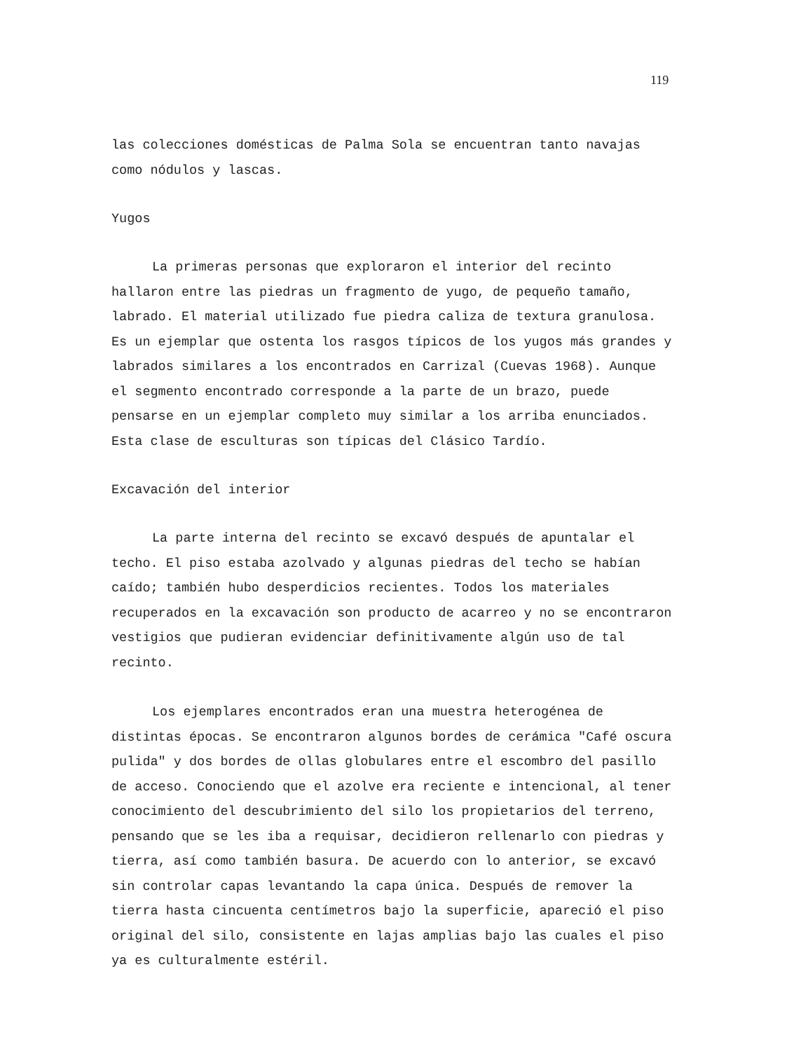119
las colecciones domésticas de Palma Sola se encuentran tanto navajas como nódulos y lascas.
Yugos
La primeras personas que exploraron el interior del recinto hallaron entre las piedras un fragmento de yugo, de pequeño tamaño, labrado. El material utilizado fue piedra caliza de textura granulosa. Es un ejemplar que ostenta los rasgos típicos de los yugos más grandes y labrados similares a los encontrados en Carrizal (Cuevas 1968). Aunque el segmento encontrado corresponde a la parte de un brazo, puede pensarse en un ejemplar completo muy similar a los arriba enunciados. Esta clase de esculturas son típicas del Clásico Tardío.
Excavación del interior
La parte interna del recinto se excavó después de apuntalar el techo. El piso estaba azolvado y algunas piedras del techo se habían caído; también hubo desperdicios recientes. Todos los materiales recuperados en la excavación son producto de acarreo y no se encontraron vestigios que pudieran evidenciar definitivamente algún uso de tal recinto.
Los ejemplares encontrados eran una muestra heterogénea de distintas épocas. Se encontraron algunos bordes de cerámica "Café oscura pulida" y dos bordes de ollas globulares entre el escombro del pasillo de acceso. Conociendo que el azolve era reciente e intencional, al tener conocimiento del descubrimiento del silo los propietarios del terreno, pensando que se les iba a requisar, decidieron rellenarlo con piedras y tierra, así como también basura. De acuerdo con lo anterior, se excavó sin controlar capas levantando la capa única. Después de remover la tierra hasta cincuenta centímetros bajo la superficie, apareció el piso original del silo, consistente en lajas amplias bajo las cuales el piso ya es culturalmente estéril.